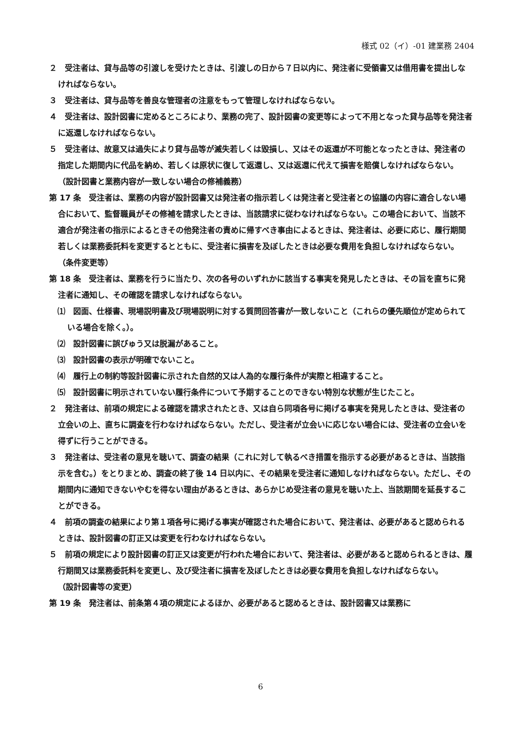様式 02（イ）-01 建業務 2404
２　受注者は、貸与品等の引渡しを受けたときは、引渡しの日から７日以内に、発注者に受領書又は借用書を提出しなければならない。
３　受注者は、貸与品等を善良な管理者の注意をもって管理しなければならない。
４　受注者は、設計図書に定めるところにより、業務の完了、設計図書の変更等によって不用となった貸与品等を発注者に返還しなければならない。
５　受注者は、故意又は過失により貸与品等が滅失若しくは毀損し、又はその返還が不可能となったときは、発注者の指定した期間内に代品を納め、若しくは原状に復して返還し、又は返還に代えて損害を賠償しなければならない。
（設計図書と業務内容が一致しない場合の修補義務）
第 17 条　受注者は、業務の内容が設計図書又は発注者の指示若しくは発注者と受注者との協議の内容に適合しない場合において、監督職員がその修補を請求したときは、当該請求に従わなければならない。この場合において、当該不適合が発注者の指示によるときその他発注者の責めに帰すべき事由によるときは、発注者は、必要に応じ、履行期間若しくは業務委託料を変更するとともに、受注者に損害を及ぼしたときは必要な費用を負担しなければならない。
（条件変更等）
第 18 条　受注者は、業務を行うに当たり、次の各号のいずれかに該当する事実を発見したときは、その旨を直ちに発注者に通知し、その確認を請求しなければならない。
⑴　図面、仕様書、現場説明書及び現場説明に対する質問回答書が一致しないこと（これらの優先順位が定められている場合を除く。）。
⑵　設計図書に誤びゅう又は脱漏があること。
⑶　設計図書の表示が明確でないこと。
⑷　履行上の制約等設計図書に示された自然的又は人為的な履行条件が実際と相違すること。
⑸　設計図書に明示されていない履行条件について予期することのできない特別な状態が生じたこと。
２　発注者は、前項の規定による確認を請求されたとき、又は自ら同項各号に掲げる事実を発見したときは、受注者の立会いの上、直ちに調査を行わなければならない。ただし、受注者が立会いに応じない場合には、受注者の立会いを得ずに行うことができる。
３　発注者は、受注者の意見を聴いて、調査の結果（これに対して執るべき措置を指示する必要があるときは、当該指示を含む。）をとりまとめ、調査の終了後 14 日以内に、その結果を受注者に通知しなければならない。ただし、その期間内に通知できないやむを得ない理由があるときは、あらかじめ受注者の意見を聴いた上、当該期間を延長することができる。
４　前項の調査の結果により第１項各号に掲げる事実が確認された場合において、発注者は、必要があると認められるときは、設計図書の訂正又は変更を行わなければならない。
５　前項の規定により設計図書の訂正又は変更が行われた場合において、発注者は、必要があると認められるときは、履行期間又は業務委託料を変更し、及び受注者に損害を及ぼしたときは必要な費用を負担しなければならない。
（設計図書等の変更）
第 19 条　発注者は、前条第４項の規定によるほか、必要があると認めるときは、設計図書又は業務に
6